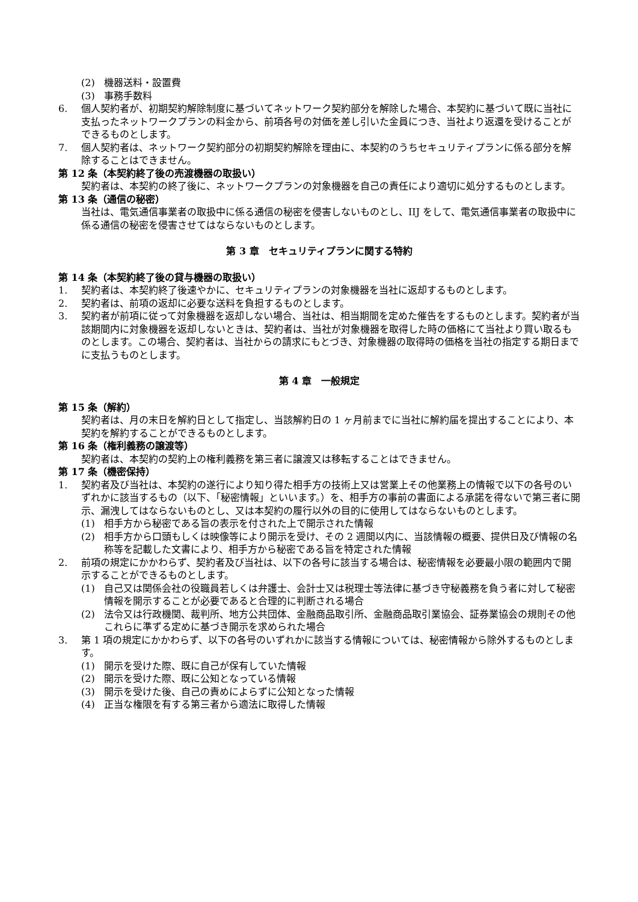(2) 機器送料・設置費
(3) 事務手数料
6. 個人契約者が、初期契約解除制度に基づいてネットワーク契約部分を解除した場合、本契約に基づいて既に当社に支払ったネットワークプランの料金から、前項各号の対価を差し引いた金員につき、当社より返還を受けることができるものとします。
7. 個人契約者は、ネットワーク契約部分の初期契約解除を理由に、本契約のうちセキュリティプランに係る部分を解除することはできません。
第 12 条（本契約終了後の売渡機器の取扱い）
契約者は、本契約の終了後に、ネットワークプランの対象機器を自己の責任により適切に処分するものとします。
第 13 条（通信の秘密）
当社は、電気通信事業者の取扱中に係る通信の秘密を侵害しないものとし、IIJ をして、電気通信事業者の取扱中に係る通信の秘密を侵害させてはならないものとします。
第 3 章　セキュリティプランに関する特約
第 14 条（本契約終了後の貸与機器の取扱い）
1. 契約者は、本契約終了後速やかに、セキュリティプランの対象機器を当社に返却するものとします。
2. 契約者は、前項の返却に必要な送料を負担するものとします。
3. 契約者が前項に従って対象機器を返却しない場合、当社は、相当期間を定めた催告をするものとします。契約者が当該期間内に対象機器を返却しないときは、契約者は、当社が対象機器を取得した時の価格にて当社より買い取るものとします。この場合、契約者は、当社からの請求にもとづき、対象機器の取得時の価格を当社の指定する期日までに支払うものとします。
第 4 章　一般規定
第 15 条（解約）
契約者は、月の末日を解約日として指定し、当該解約日の 1 ヶ月前までに当社に解約届を提出することにより、本契約を解約することができるものとします。
第 16 条（権利義務の譲渡等）
契約者は、本契約の契約上の権利義務を第三者に譲渡又は移転することはできません。
第 17 条（機密保持）
1. 契約者及び当社は、本契約の遂行により知り得た相手方の技術上又は営業上その他業務上の情報で以下の各号のいずれかに該当するもの（以下、「秘密情報」といいます。）を、相手方の事前の書面による承諾を得ないで第三者に開示、漏洩してはならないものとし、又は本契約の履行以外の目的に使用してはならないものとします。
(1) 相手方から秘密である旨の表示を付された上で開示された情報
(2) 相手方から口頭もしくは映像等により開示を受け、その 2 週間以内に、当該情報の概要、提供日及び情報の名称等を記載した文書により、相手方から秘密である旨を特定された情報
2. 前項の規定にかかわらず、契約者及び当社は、以下の各号に該当する場合は、秘密情報を必要最小限の範囲内で開示することができるものとします。
(1) 自己又は関係会社の役職員若しくは弁護士、会計士又は税理士等法律に基づき守秘義務を負う者に対して秘密情報を開示することが必要であると合理的に判断される場合
(2) 法令又は行政機関、裁判所、地方公共団体、金融商品取引所、金融商品取引業協会、証券業協会の規則その他これらに準ずる定めに基づき開示を求められた場合
3. 第 1 項の規定にかかわらず、以下の各号のいずれかに該当する情報については、秘密情報から除外するものとします。
(1) 開示を受けた際、既に自己が保有していた情報
(2) 開示を受けた際、既に公知となっている情報
(3) 開示を受けた後、自己の責めによらずに公知となった情報
(4) 正当な権限を有する第三者から適法に取得した情報